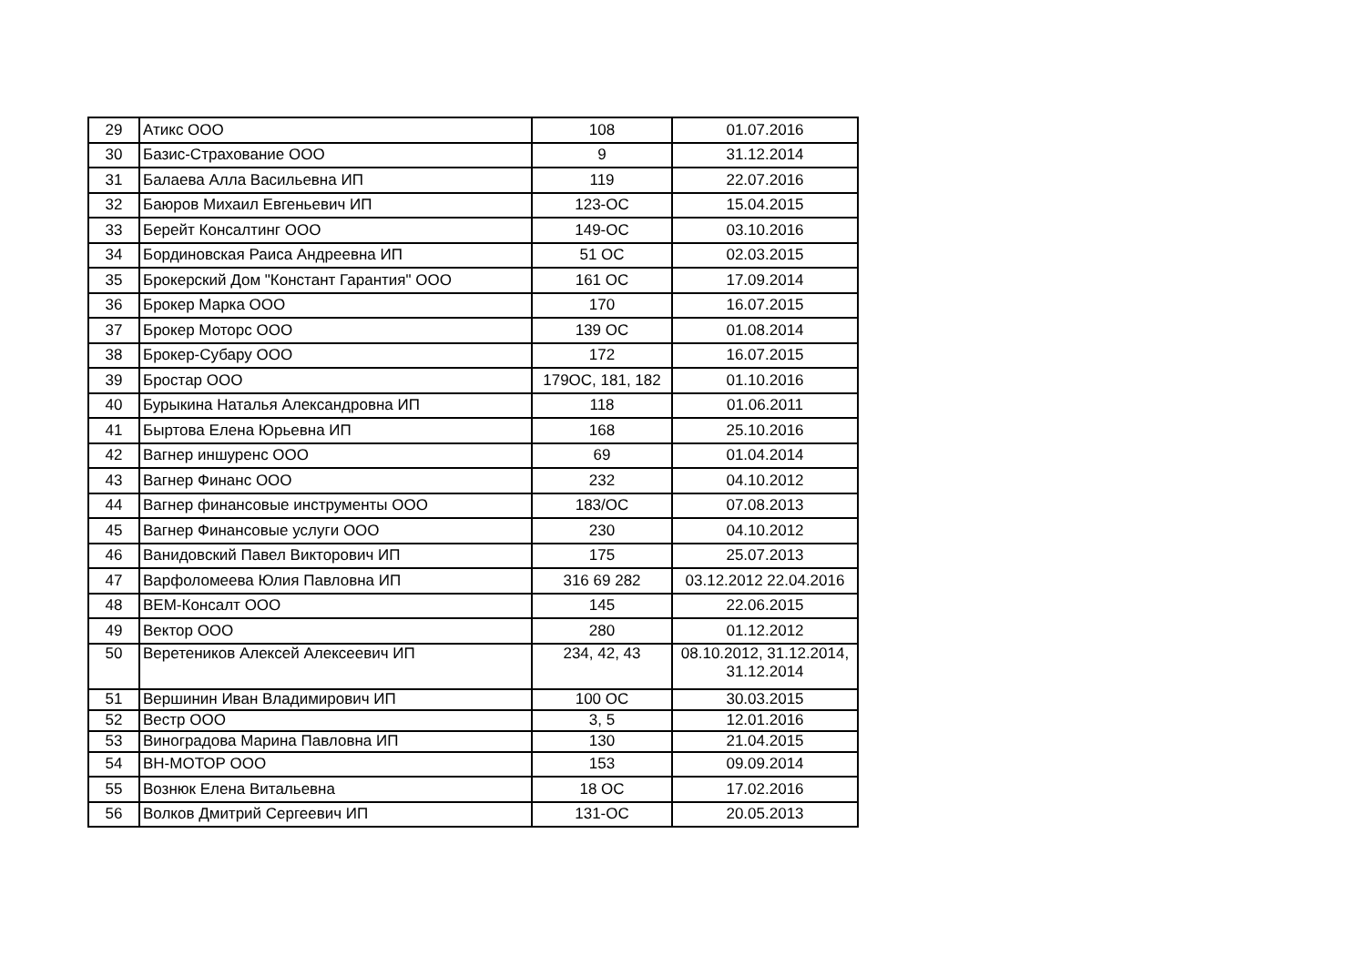| 29 | Атикс ООО | 108 | 01.07.2016 |
| 30 | Базис-Страхование ООО | 9 | 31.12.2014 |
| 31 | Балаева Алла Васильевна ИП | 119 | 22.07.2016 |
| 32 | Баюров Михаил Евгеньевич ИП | 123-ОС | 15.04.2015 |
| 33 | Берейт Консалтинг ООО | 149-ОС | 03.10.2016 |
| 34 | Бординовская Раиса Андреевна ИП | 51 ОС | 02.03.2015 |
| 35 | Брокерский Дом "Констант Гарантия" ООО | 161 ОС | 17.09.2014 |
| 36 | Брокер Марка ООО | 170 | 16.07.2015 |
| 37 | Брокер Моторс ООО | 139 ОС | 01.08.2014 |
| 38 | Брокер-Субару ООО | 172 | 16.07.2015 |
| 39 | Бростар ООО | 179ОС, 181, 182 | 01.10.2016 |
| 40 | Бурыкина Наталья Александровна ИП | 118 | 01.06.2011 |
| 41 | Быртова Елена Юрьевна ИП | 168 | 25.10.2016 |
| 42 | Вагнер иншуренс ООО | 69 | 01.04.2014 |
| 43 | Вагнер Финанс ООО | 232 | 04.10.2012 |
| 44 | Вагнер финансовые инструменты ООО | 183/ОС | 07.08.2013 |
| 45 | Вагнер Финансовые услуги ООО | 230 | 04.10.2012 |
| 46 | Ванидовский Павел Викторович ИП | 175 | 25.07.2013 |
| 47 | Варфоломеева Юлия Павловна ИП | 316 69 282 | 03.12.2012 22.04.2016 |
| 48 | ВЕМ-Консалт ООО | 145 | 22.06.2015 |
| 49 | Вектор ООО | 280 | 01.12.2012 |
| 50 | Веретеников Алексей Алексеевич ИП | 234, 42, 43 | 08.10.2012, 31.12.2014, 31.12.2014 |
| 51 | Вершинин Иван Владимирович ИП | 100 ОС | 30.03.2015 |
| 52 | Вестр ООО | 3, 5 | 12.01.2016 |
| 53 | Виноградова Марина Павловна ИП | 130 | 21.04.2015 |
| 54 | ВН-МОТОР ООО | 153 | 09.09.2014 |
| 55 | Вознюк Елена Витальевна | 18 ОС | 17.02.2016 |
| 56 | Волков Дмитрий Сергеевич ИП | 131-ОС | 20.05.2013 |